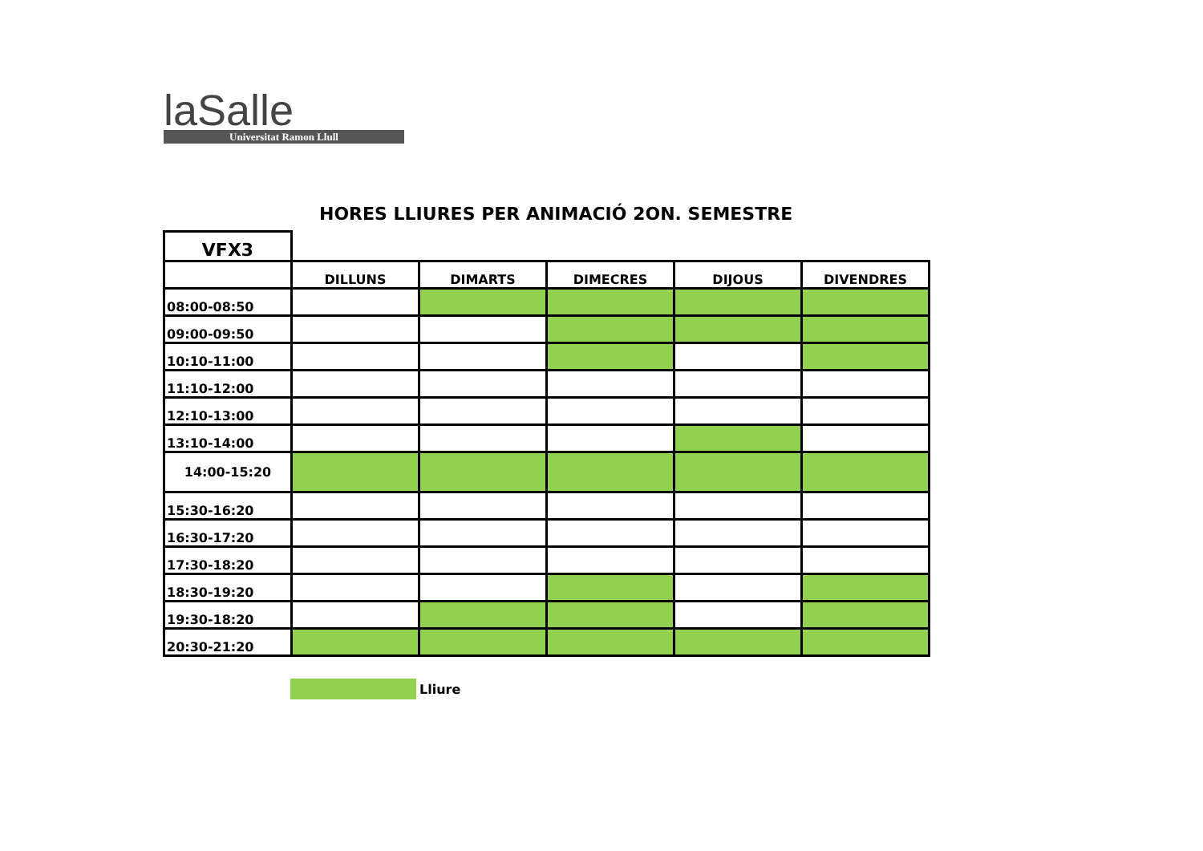laSalle
Universitat Ramon Llull
HORES LLIURES PER ANIMACIÓ 2ON. SEMESTRE
| VFX3 | | | | | |
| | DILLUNS | DIMARTS | DIMECRES | DIJOUS | DIVENDRES |
| 08:00-08:50 | | | | | |
| 09:00-09:50 | | | | | |
| 10:10-11:00 | | | | | |
| 11:10-12:00 | | | | | |
| 12:10-13:00 | | | | | |
| 13:10-14:00 | | | | | |
| 14:00-15:20 | | | | | |
| 15:30-16:20 | | | | | |
| 16:30-17:20 | | | | | |
| 17:30-18:20 | | | | | |
| 18:30-19:20 | | | | | |
| 19:30-18:20 | | | | | |
| 20:30-21:20 | | | | | |
Lliure